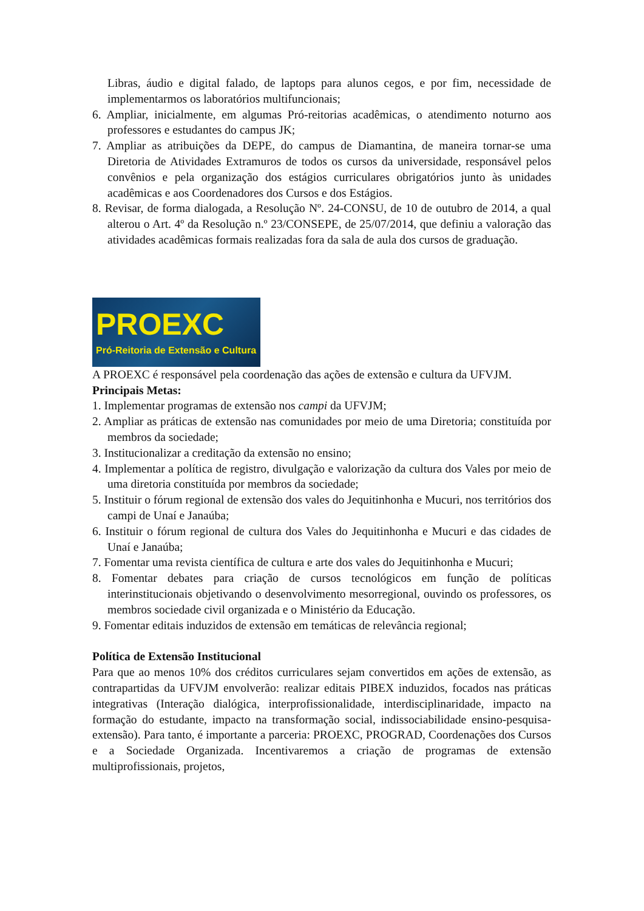Libras, áudio e digital falado, de laptops para alunos cegos, e por fim, necessidade de implementarmos os laboratórios multifuncionais;
6. Ampliar, inicialmente, em algumas Pró-reitorias acadêmicas, o atendimento noturno aos professores e estudantes do campus JK;
7. Ampliar as atribuições da DEPE, do campus de Diamantina, de maneira tornar-se uma Diretoria de Atividades Extramuros de todos os cursos da universidade, responsável pelos convênios e pela organização dos estágios curriculares obrigatórios junto às unidades acadêmicas e aos Coordenadores dos Cursos e dos Estágios.
8. Revisar, de forma dialogada, a Resolução Nº. 24-CONSU, de 10 de outubro de 2014, a qual alterou o Art. 4º da Resolução n.º 23/CONSEPE, de 25/07/2014, que definiu a valoração das atividades acadêmicas formais realizadas fora da sala de aula dos cursos de graduação.
PROEXC
Pró-Reitoria de Extensão e Cultura
A PROEXC é responsável pela coordenação das ações de extensão e cultura da UFVJM.
Principais Metas:
1. Implementar programas de extensão nos campi da UFVJM;
2. Ampliar as práticas de extensão nas comunidades por meio de uma Diretoria; constituída por membros da sociedade;
3. Institucionalizar a creditação da extensão no ensino;
4. Implementar a política de registro, divulgação e valorização da cultura dos Vales por meio de uma diretoria constituída por membros da sociedade;
5. Instituir o fórum regional de extensão dos vales do Jequitinhonha e Mucuri, nos territórios dos campi de Unaí e Janaúba;
6. Instituir o fórum regional de cultura dos Vales do Jequitinhonha e Mucuri e das cidades de Unaí e Janaúba;
7. Fomentar uma revista científica de cultura e arte dos vales do Jequitinhonha e Mucuri;
8. Fomentar debates para criação de cursos tecnológicos em função de políticas interinstitucionais objetivando o desenvolvimento mesorregional, ouvindo os professores, os membros sociedade civil organizada e o Ministério da Educação.
9. Fomentar editais induzidos de extensão em temáticas de relevância regional;
Política de Extensão Institucional
Para que ao menos 10% dos créditos curriculares sejam convertidos em ações de extensão, as contrapartidas da UFVJM envolverão: realizar editais PIBEX induzidos, focados nas práticas integrativas (Interação dialógica, interprofissionalidade, interdisciplinaridade, impacto na formação do estudante, impacto na transformação social, indissociabilidade ensino-pesquisa-extensão). Para tanto, é importante a parceria: PROEXC, PROGRAD, Coordenações dos Cursos e a Sociedade Organizada. Incentivaremos a criação de programas de extensão multiprofissionais, projetos,